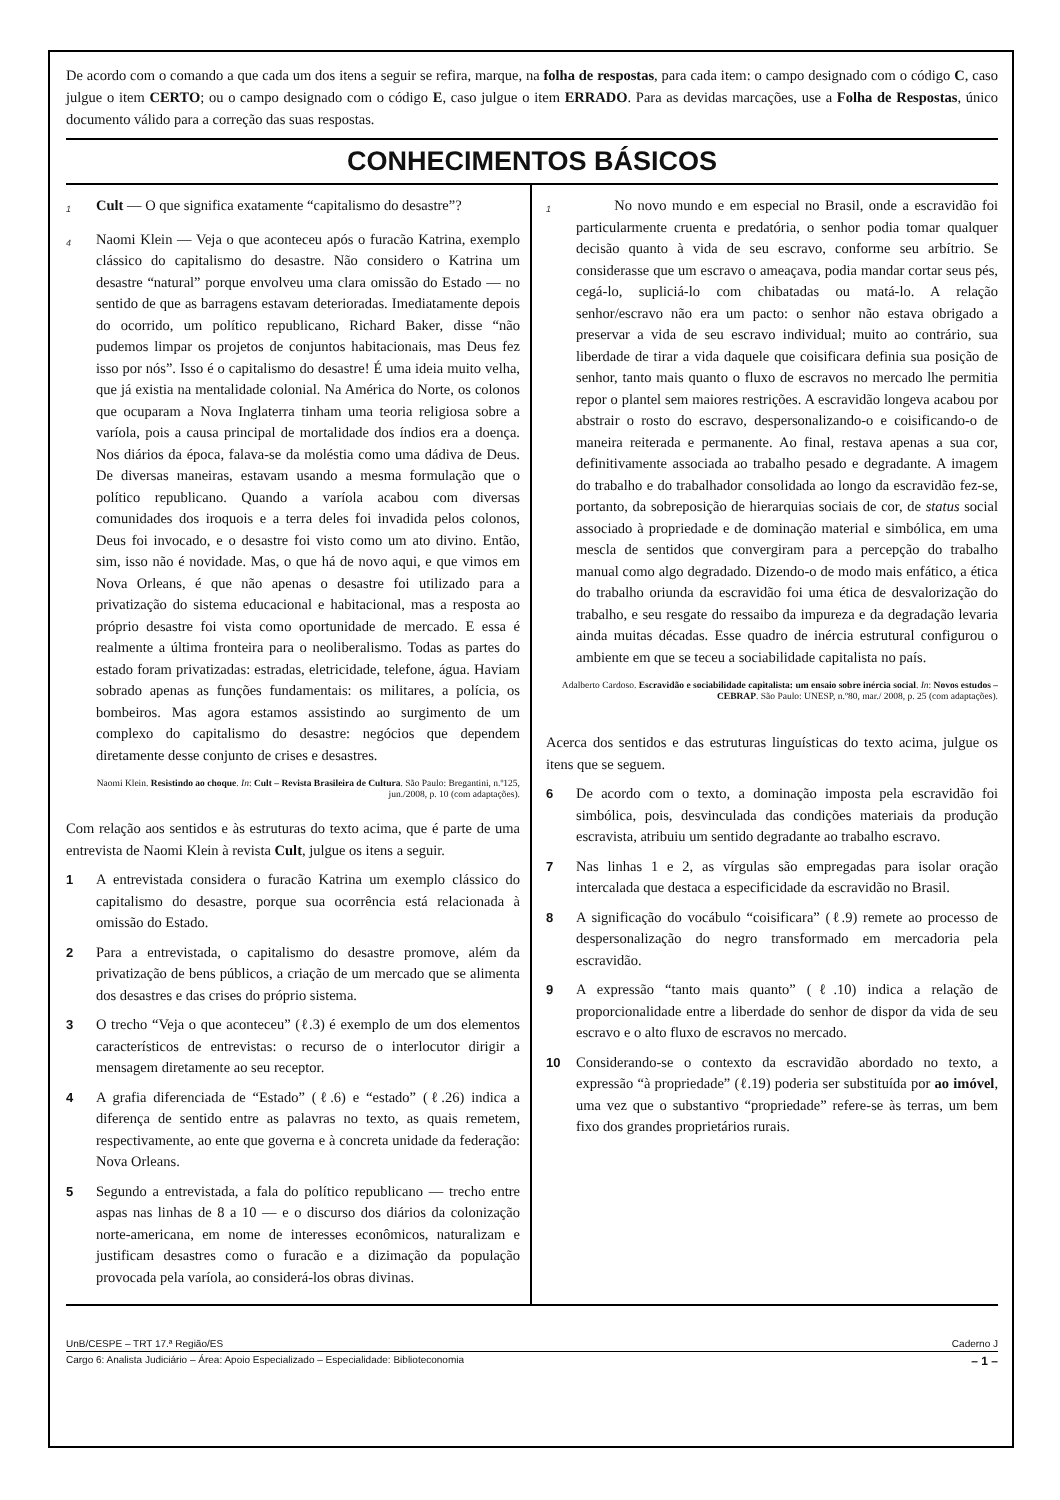De acordo com o comando a que cada um dos itens a seguir se refira, marque, na folha de respostas, para cada item: o campo designado com o código C, caso julgue o item CERTO; ou o campo designado com o código E, caso julgue o item ERRADO. Para as devidas marcações, use a Folha de Respostas, único documento válido para a correção das suas respostas.
CONHECIMENTOS BÁSICOS
1 Cult — O que significa exatamente “capitalismo do desastre”?
4 Naomi Klein — Veja o que aconteceu após o furacão Katrina, exemplo clássico do capitalismo do desastre. Não considero o Katrina um desastre “natural” porque envolveu uma clara omissão do Estado — no sentido de que as barragens estavam deterioradas. Imediatamente depois do ocorrido, um político republicano, Richard Baker, disse “não pudemos limpar os projetos de conjuntos habitacionais, mas Deus fez isso por nós”. Isso é o capitalismo do desastre! É uma ideia muito velha, que já existia na mentalidade colonial. Na América do Norte, os colonos que ocuparam a Nova Inglaterra tinham uma teoria religiosa sobre a varíola, pois a causa principal de mortalidade dos índios era a doença. Nos diários da época, falava-se da moléstia como uma dádiva de Deus. De diversas maneiras, estavam usando a mesma formulação que o político republicano. Quando a varíola acabou com diversas comunidades dos iroquois e a terra deles foi invadida pelos colonos, Deus foi invocado, e o desastre foi visto como um ato divino. Então, sim, isso não é novidade. Mas, o que há de novo aqui, e que vimos em Nova Orleans, é que não apenas o desastre foi utilizado para a privatização do sistema educacional e habitacional, mas a resposta ao próprio desastre foi vista como oportunidade de mercado. E essa é realmente a última fronteira para o neoliberalismo. Todas as partes do estado foram privatizadas: estradas, eletricidade, telefone, água. Haviam sobrado apenas as funções fundamentais: os militares, a polícia, os bombeiros. Mas agora estamos assistindo ao surgimento de um complexo do capitalismo do desastre: negócios que dependem diretamente desse conjunto de crises e desastres.
Naomi Klein. Resistindo ao choque. In: Cult – Revista Brasileira de Cultura. São Paulo: Bregantini, n.º125, jun./2008, p. 10 (com adaptações).
Com relação aos sentidos e às estruturas do texto acima, que é parte de uma entrevista de Naomi Klein à revista Cult, julgue os itens a seguir.
1 A entrevistada considera o furacão Katrina um exemplo clássico do capitalismo do desastre, porque sua ocorrência está relacionada à omissão do Estado.
2 Para a entrevistada, o capitalismo do desastre promove, além da privatização de bens públicos, a criação de um mercado que se alimenta dos desastres e das crises do próprio sistema.
3 O trecho “Veja o que aconteceu” (ℓ.3) é exemplo de um dos elementos característicos de entrevistas: o recurso de o interlocutor dirigir a mensagem diretamente ao seu receptor.
4 A grafia diferenciada de “Estado” (ℓ.6) e “estado” (ℓ.26) indica a diferença de sentido entre as palavras no texto, as quais remetem, respectivamente, ao ente que governa e à concreta unidade da federação: Nova Orleans.
5 Segundo a entrevistada, a fala do político republicano — trecho entre aspas nas linhas de 8 a 10 — e o discurso dos diários da colonização norte-americana, em nome de interesses econômicos, naturalizam e justificam desastres como o furacão e a dizimação da população provocada pela varíola, ao considerá-los obras divinas.
1 No novo mundo e em especial no Brasil, onde a escravidão foi particularmente cruenta e predatória, o senhor podia tomar qualquer decisão quanto à vida de seu escravo, conforme seu arbítrio. Se considerasse que um escravo o ameaçava, podia mandar cortar seus pés, cegá-lo, supliciá-lo com chibatadas ou matá-lo. A relação senhor/escravo não era um pacto: o senhor não estava obrigado a preservar a vida de seu escravo individual; muito ao contrário, sua liberdade de tirar a vida daquele que coisificara definia sua posição de senhor, tanto mais quanto o fluxo de escravos no mercado lhe permitia repor o plantel sem maiores restrições. A escravidão longeva acabou por abstrair o rosto do escravo, despersonalizando-o e coisificando-o de maneira reiterada e permanente. Ao final, restava apenas a sua cor, definitivamente associada ao trabalho pesado e degradante. A imagem do trabalho e do trabalhador consolidada ao longo da escravidão fez-se, portanto, da sobreposição de hierarquias sociais de cor, de status social associado à propriedade e de dominação material e simbólica, em uma mescla de sentidos que convergiram para a percepção do trabalho manual como algo degradado. Dizendo-o de modo mais enfático, a ética do trabalho oriunda da escravidão foi uma ética de desvalorização do trabalho, e seu resgate do ressaibo da impureza e da degradação levaria ainda muitas décadas. Esse quadro de inércia estrutural configurou o ambiente em que se teceu a sociabilidade capitalista no país.
Adalberto Cardoso. Escravidão e sociabilidade capitalista: um ensaio sobre inércia social. In: Novos estudos – CEBRAP. São Paulo: UNESP, n.º80, mar./ 2008, p. 25 (com adaptações).
Acerca dos sentidos e das estruturas linguísticas do texto acima, julgue os itens que se seguem.
6 De acordo com o texto, a dominação imposta pela escravidão foi simbólica, pois, desvinculada das condições materiais da produção escravista, atribuiu um sentido degradante ao trabalho escravo.
7 Nas linhas 1 e 2, as vírgulas são empregadas para isolar oração intercalada que destaca a especificidade da escravidão no Brasil.
8 A significação do vocábulo “coisificara” (ℓ.9) remete ao processo de despersonalização do negro transformado em mercadoria pela escravidão.
9 A expressão “tanto mais quanto” (ℓ.10) indica a relação de proporcionalidade entre a liberdade do senhor de dispor da vida de seu escravo e o alto fluxo de escravos no mercado.
10 Considerando-se o contexto da escravidão abordado no texto, a expressão “à propriedade” (ℓ.19) poderia ser substituída por ao imóvel, uma vez que o substantivo “propriedade” refere-se às terras, um bem fixo dos grandes proprietários rurais.
UnB/CESPE – TRT 17.ª Região/ES Caderno J
Cargo 6: Analista Judiciário – Área: Apoio Especializado – Especialidade: Biblioteconomia – 1 –